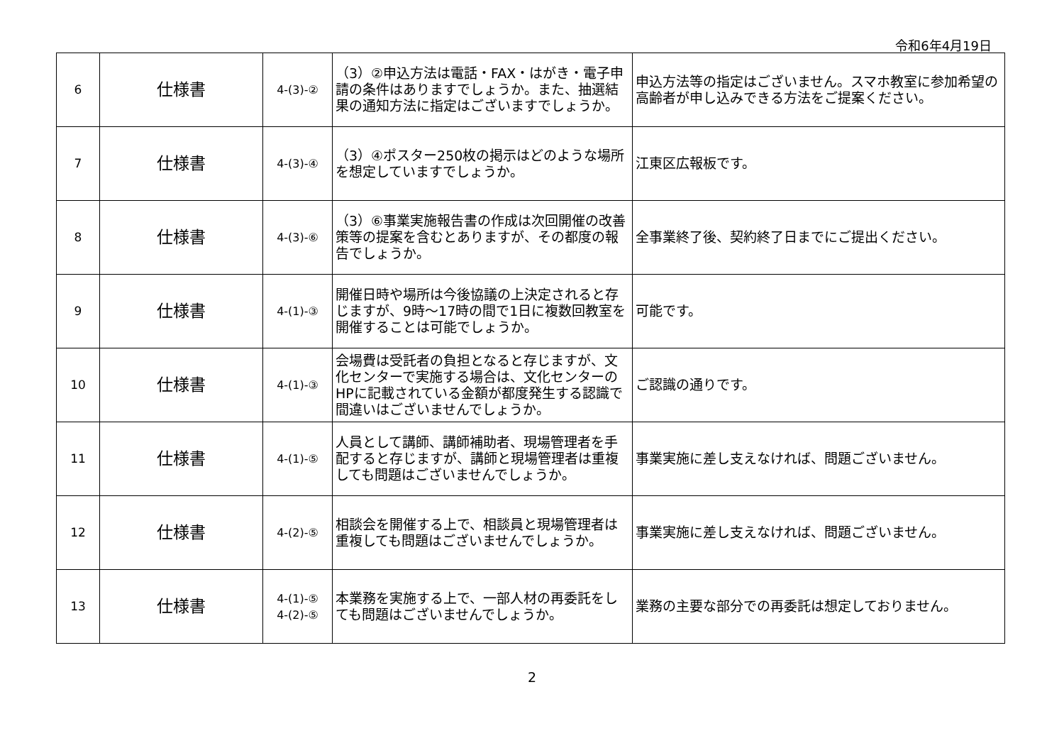令和6年4月19日
| 6 | 仕様書 | 4-(3)-② | （3）②申込方法は電話・FAX・はがき・電子申請の条件はありますでしょうか。また、抽選結果の通知方法に指定はございますでしょうか。 | 申込方法等の指定はございません。スマホ教室に参加希望の高齢者が申し込みできる方法をご提案ください。 |
| 7 | 仕様書 | 4-(3)-④ | （3）④ポスター250枚の掲示はどのような場所を想定していますでしょうか。 | 江東区広報板です。 |
| 8 | 仕様書 | 4-(3)-⑥ | （3）⑥事業実施報告書の作成は次回開催の改善策等の提案を含むとありますが、その都度の報告でしょうか。 | 全事業終了後、契約終了日までにご提出ください。 |
| 9 | 仕様書 | 4-(1)-③ | 開催日時や場所は今後協議の上決定されると存じますが、9時～17時の間で1日に複数回教室を開催することは可能でしょうか。 | 可能です。 |
| 10 | 仕様書 | 4-(1)-③ | 会場費は受託者の負担となると存じますが、文化センターで実施する場合は、文化センターのHPに記載されている金額が都度発生する認識で間違いはございませんでしょうか。 | ご認識の通りです。 |
| 11 | 仕様書 | 4-(1)-⑤ | 人員として講師、講師補助者、現場管理者を手配すると存じますが、講師と現場管理者は重複しても問題はございませんでしょうか。 | 事業実施に差し支えなければ、問題ございません。 |
| 12 | 仕様書 | 4-(2)-⑤ | 相談会を開催する上で、相談員と現場管理者は重複しても問題はございませんでしょうか。 | 事業実施に差し支えなければ、問題ございません。 |
| 13 | 仕様書 | 4-(1)-⑤ 4-(2)-⑤ | 本業務を実施する上で、一部人材の再委託をしても問題はございませんでしょうか。 | 業務の主要な部分での再委託は想定しておりません。 |
2